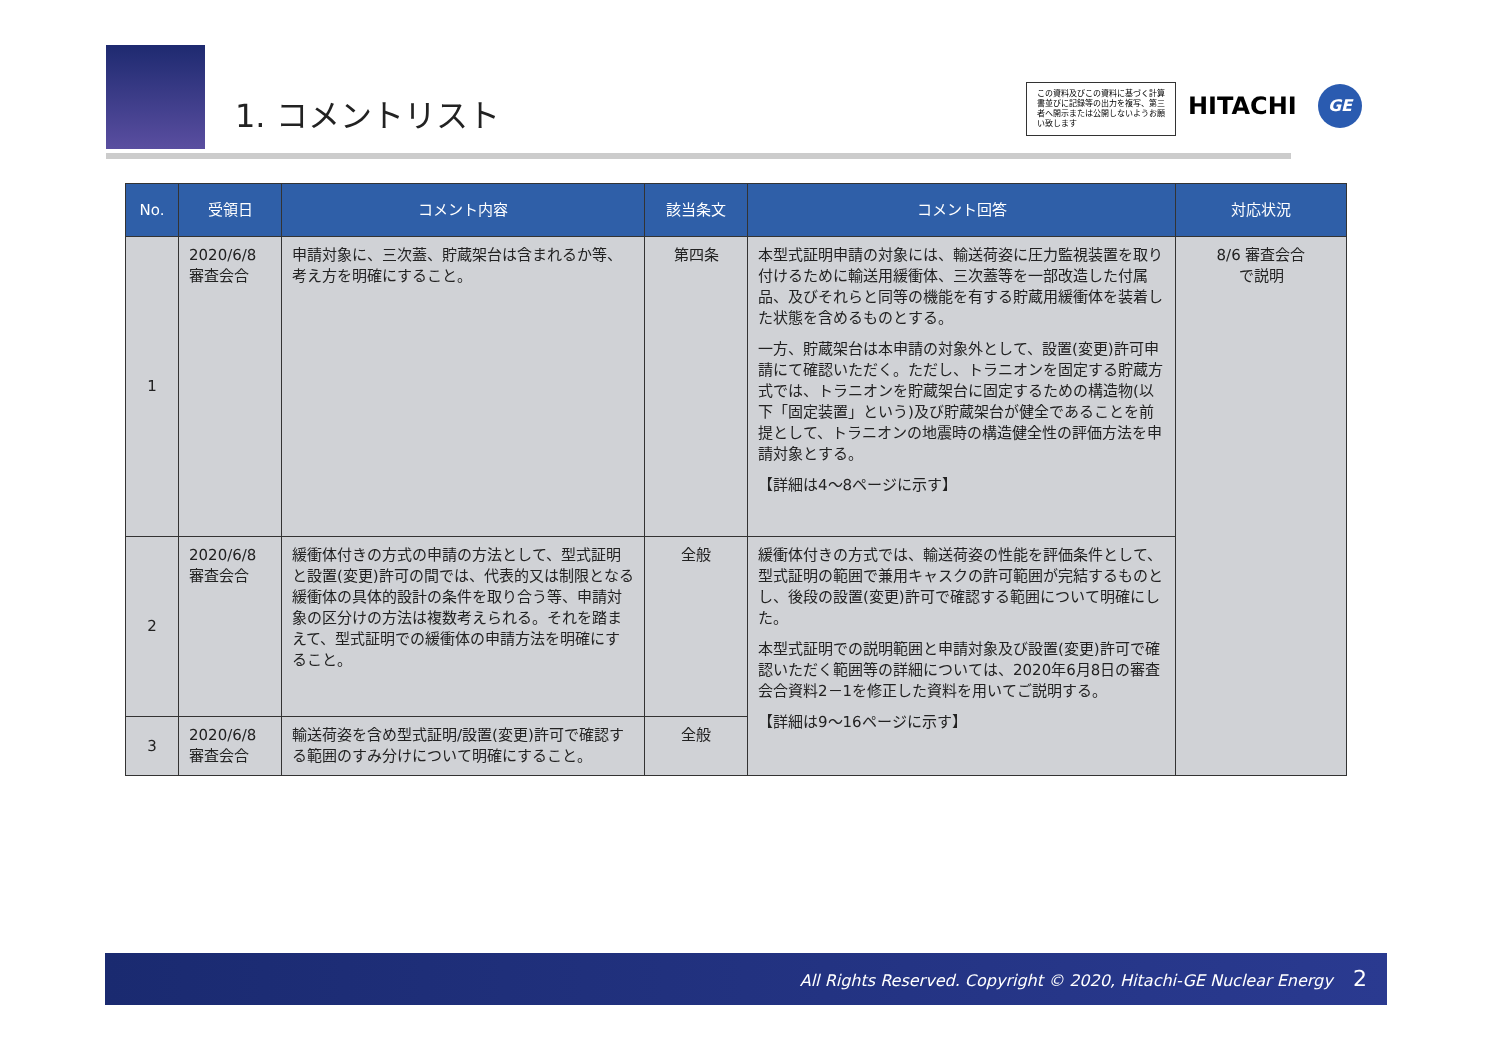1. コメントリスト
この資料及びこの資料に基づく計算書並びに記録等の出力を複写、第三者へ開示または公開しないようお願い致します
HITACHI GE
| No. | 受領日 | コメント内容 | 該当条文 | コメント回答 | 対応状況 |
| --- | --- | --- | --- | --- | --- |
| 1 | 2020/6/8 審査会合 | 申請対象に、三次蓋、貯蔵架台は含まれるか等、考え方を明確にすること。 | 第四条 | 本型式証明申請の対象には、輸送荷姿に圧力監視装置を取り付けるために輸送用緩衝体、三次蓋等を一部改造した付属品、及びそれらと同等の機能を有する貯蔵用緩衝体を装着した状態を含めるものとする。 一方、貯蔵架台は本申請の対象外として、設置(変更)許可申請にて確認いただく。ただし、トラニオンを固定する貯蔵方式では、トラニオンを貯蔵架台に固定するための構造物(以下「固定装置」という)及び貯蔵架台が健全であることを前提として、トラニオンの地震時の構造健全性の評価方法を申請対象とする。 【詳細は4～8ページに示す】 | 8/6 審査会合 で説明 |
| 2 | 2020/6/8 審査会合 | 緩衝体付きの方式の申請の方法として、型式証明と設置(変更)許可の間では、代表的又は制限となる緩衝体の具体的設計の条件を取り合う等、申請対象の区分けの方法は複数考えられる。それを踏まえて、型式証明での緩衝体の申請方法を明確にすること。 | 全般 | 緩衝体付きの方式では、輸送荷姿の性能を評価条件として、型式証明の範囲で兼用キャスクの許可範囲が完結するものとし、後段の設置(変更)許可で確認する範囲について明確にした。 本型式証明での説明範囲と申請対象及び設置(変更)許可で確認いただく範囲等の詳細については、2020年6月8日の審査会合資料2－1を修正した資料を用いてご説明する。 【詳細は9～16ページに示す】 | |
| 3 | 2020/6/8 審査会合 | 輸送荷姿を含め型式証明/設置(変更)許可で確認する範囲のすみ分けについて明確にすること。 | 全般 | | |
All Rights Reserved. Copyright © 2020, Hitachi-GE Nuclear Energy 2